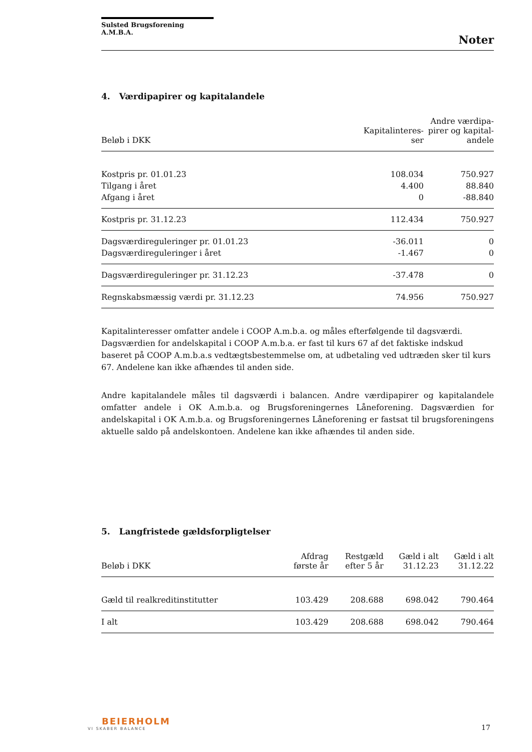Sulsted Brugsforening A.M.B.A.
Noter
4. Værdipapirer og kapitalandele
| Beløb i DKK | Kapitalinteres- ser | Andre værdipa- pirer og kapital- andele |
| --- | --- | --- |
| Kostpris pr. 01.01.23 | 108.034 | 750.927 |
| Tilgang i året | 4.400 | 88.840 |
| Afgang i året | 0 | -88.840 |
| Kostpris pr. 31.12.23 | 112.434 | 750.927 |
| Dagsværdireguleringer pr. 01.01.23 | -36.011 | 0 |
| Dagsværdireguleringer i året | -1.467 | 0 |
| Dagsværdireguleringer pr. 31.12.23 | -37.478 | 0 |
| Regnskabsmæssig værdi pr. 31.12.23 | 74.956 | 750.927 |
Kapitalinteresser omfatter andele i COOP A.m.b.a. og måles efterfølgende til dagsværdi. Dagsværdien for andelskapital i COOP A.m.b.a. er fast til kurs 67 af det faktiske indskud baseret på COOP A.m.b.a.s vedtægtsbestemmelse om, at udbetaling ved udtræden sker til kurs 67. Andelene kan ikke afhændes til anden side.
Andre kapitalandele måles til dagsværdi i balancen. Andre værdipapirer og kapitalandele omfatter andele i OK A.m.b.a. og Brugsforeningernes Låneforening. Dagsværdien for andelskapital i OK A.m.b.a. og Brugsforeningernes Låneforening er fastsat til brugsforeningens aktuelle saldo på andelskontoen. Andelene kan ikke afhændes til anden side.
5. Langfristede gældsforpligtelser
| Beløb i DKK | Afdrag første år | Restgæld efter 5 år | Gæld i alt 31.12.23 | Gæld i alt 31.12.22 |
| --- | --- | --- | --- | --- |
| Gæld til realkreditinstitutter | 103.429 | 208.688 | 698.042 | 790.464 |
| I alt | 103.429 | 208.688 | 698.042 | 790.464 |
BEIERHOLM
VI SKABER BALANCE
17